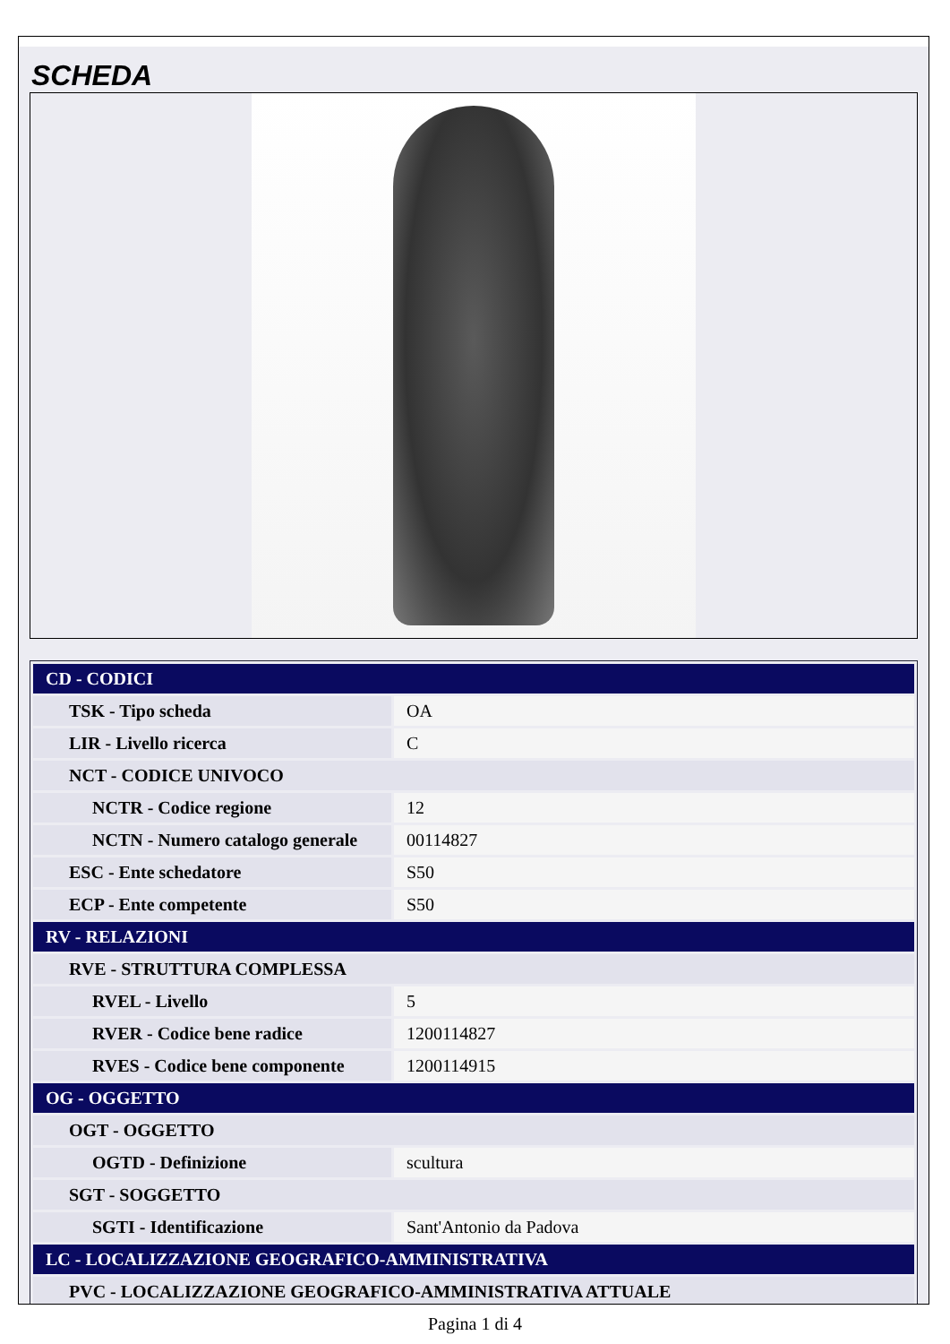SCHEDA
| CD - CODICI | |
| TSK - Tipo scheda | OA |
| LIR - Livello ricerca | C |
| NCT - CODICE UNIVOCO | |
| NCTR - Codice regione | 12 |
| NCTN - Numero catalogo generale | 00114827 |
| ESC - Ente schedatore | S50 |
| ECP - Ente competente | S50 |
| RV - RELAZIONI | |
| RVE - STRUTTURA COMPLESSA | |
| RVEL - Livello | 5 |
| RVER - Codice bene radice | 1200114827 |
| RVES - Codice bene componente | 1200114915 |
| OG - OGGETTO | |
| OGT - OGGETTO | |
| OGTD - Definizione | scultura |
| SGT - SOGGETTO | |
| SGTI - Identificazione | Sant'Antonio da Padova |
| LC - LOCALIZZAZIONE GEOGRAFICO-AMMINISTRATIVA | |
| PVC - LOCALIZZAZIONE GEOGRAFICO-AMMINISTRATIVA ATTUALE | |
Pagina 1 di 4